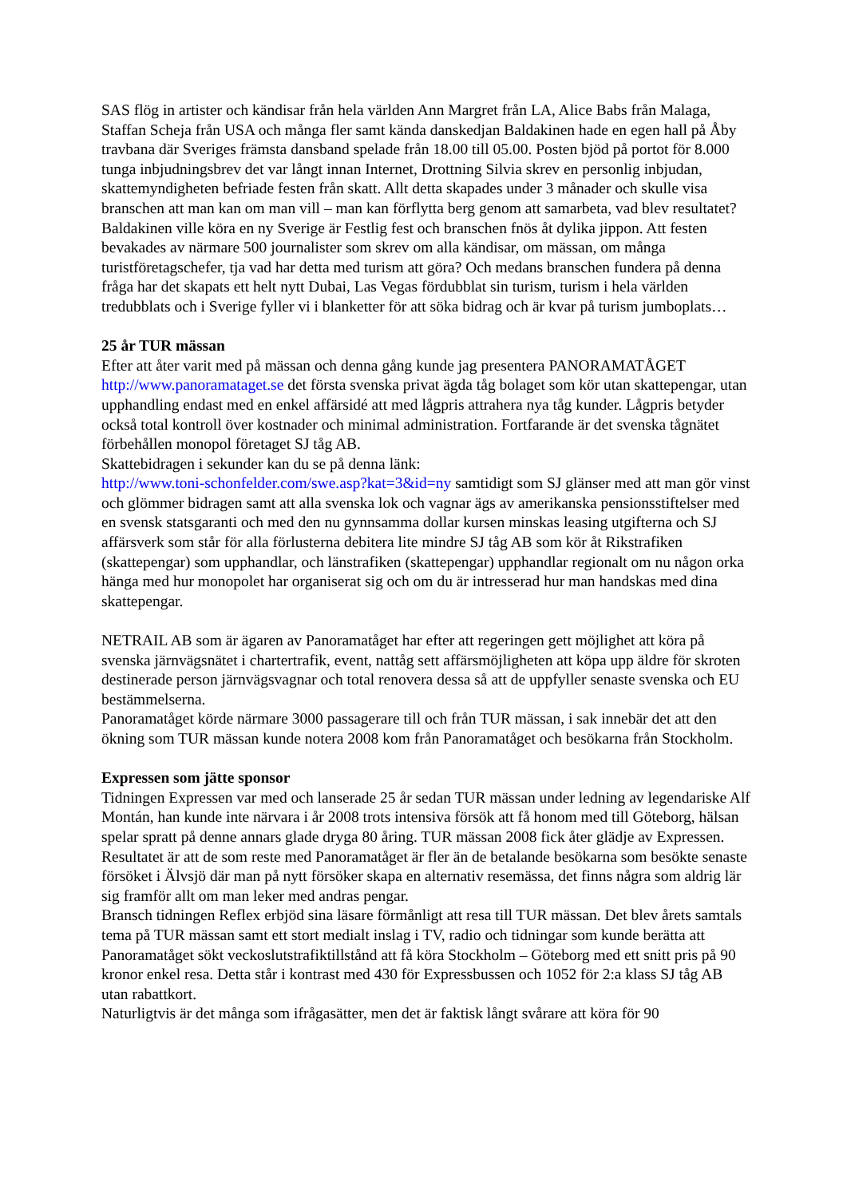SAS flög in artister och kändisar från hela världen Ann Margret från LA, Alice Babs från Malaga, Staffan Scheja från USA och många fler samt kända danskedjan Baldakinen hade en egen hall på Åby travbana där Sveriges främsta dansband spelade från 18.00 till 05.00. Posten bjöd på portot för 8.000 tunga inbjudningsbrev det var långt innan Internet, Drottning Silvia skrev en personlig inbjudan, skattemyndigheten befriade festen från skatt. Allt detta skapades under 3 månader och skulle visa branschen att man kan om man vill – man kan förflytta berg genom att samarbeta, vad blev resultatet? Baldakinen ville köra en ny Sverige är Festlig fest och branschen fnös åt dylika jippon. Att festen bevakades av närmare 500 journalister som skrev om alla kändisar, om mässan, om många turistföretagschefer, tja vad har detta med turism att göra? Och medans branschen fundera på denna fråga har det skapats ett helt nytt Dubai, Las Vegas fördubblat sin turism, turism i hela världen tredubblats och i Sverige fyller vi i blanketter för att söka bidrag och är kvar på turism jumboplats…
25 år TUR mässan
Efter att åter varit med på mässan och denna gång kunde jag presentera PANORAMATÅGET http://www.panoramataget.se det första svenska privat ägda tåg bolaget som kör utan skattepengar, utan upphandling endast med en enkel affärsidé att med lågpris attrahera nya tåg kunder. Lågpris betyder också total kontroll över kostnader och minimal administration. Fortfarande är det svenska tågnätet förbehållen monopol företaget SJ tåg AB.
Skattebidragen i sekunder kan du se på denna länk:
http://www.toni-schonfelder.com/swe.asp?kat=3&id=ny samtidigt som SJ glänser med att man gör vinst och glömmer bidragen samt att alla svenska lok och vagnar ägs av amerikanska pensionsstiftelser med en svensk statsgaranti och med den nu gynnsamma dollar kursen minskas leasing utgifterna och SJ affärsverk som står för alla förlusterna debitera lite mindre SJ tåg AB som kör åt Rikstrafiken (skattepengar) som upphandlar, och länstrafiken (skattepengar) upphandlar regionalt om nu någon orka hänga med hur monopolet har organiserat sig och om du är intresserad hur man handskas med dina skattepengar.
NETRAIL AB som är ägaren av Panoramatåget har efter att regeringen gett möjlighet att köra på svenska järnvägsnätet i chartertrafik, event, nattåg sett affärsmöjligheten att köpa upp äldre för skroten destinerade person järnvägsvagnar och total renovera dessa så att de uppfyller senaste svenska och EU bestämmelserna.
Panoramatåget körde närmare 3000 passagerare till och från TUR mässan, i sak innebär det att den ökning som TUR mässan kunde notera 2008 kom från Panoramatåget och besökarna från Stockholm.
Expressen som jätte sponsor
Tidningen Expressen var med och lanserade 25 år sedan TUR mässan under ledning av legendariske Alf Montán, han kunde inte närvara i år 2008 trots intensiva försök att få honom med till Göteborg, hälsan spelar spratt på denne annars glade dryga 80 åring. TUR mässan 2008 fick åter glädje av Expressen. Resultatet är att de som reste med Panoramatåget är fler än de betalande besökarna som besökte senaste försöket i Älvsjö där man på nytt försöker skapa en alternativ resemässa, det finns några som aldrig lär sig framför allt om man leker med andras pengar.
Bransch tidningen Reflex erbjöd sina läsare förmånligt att resa till TUR mässan. Det blev årets samtals tema på TUR mässan samt ett stort medialt inslag i TV, radio och tidningar som kunde berätta att Panoramatåget sökt veckoslutstrafiktillstånd att få köra Stockholm – Göteborg med ett snitt pris på 90 kronor enkel resa. Detta står i kontrast med 430 för Expressbussen och 1052 för 2:a klass SJ tåg AB utan rabattkort.
Naturligtvis är det många som ifrågasätter, men det är faktisk långt svårare att köra för 90